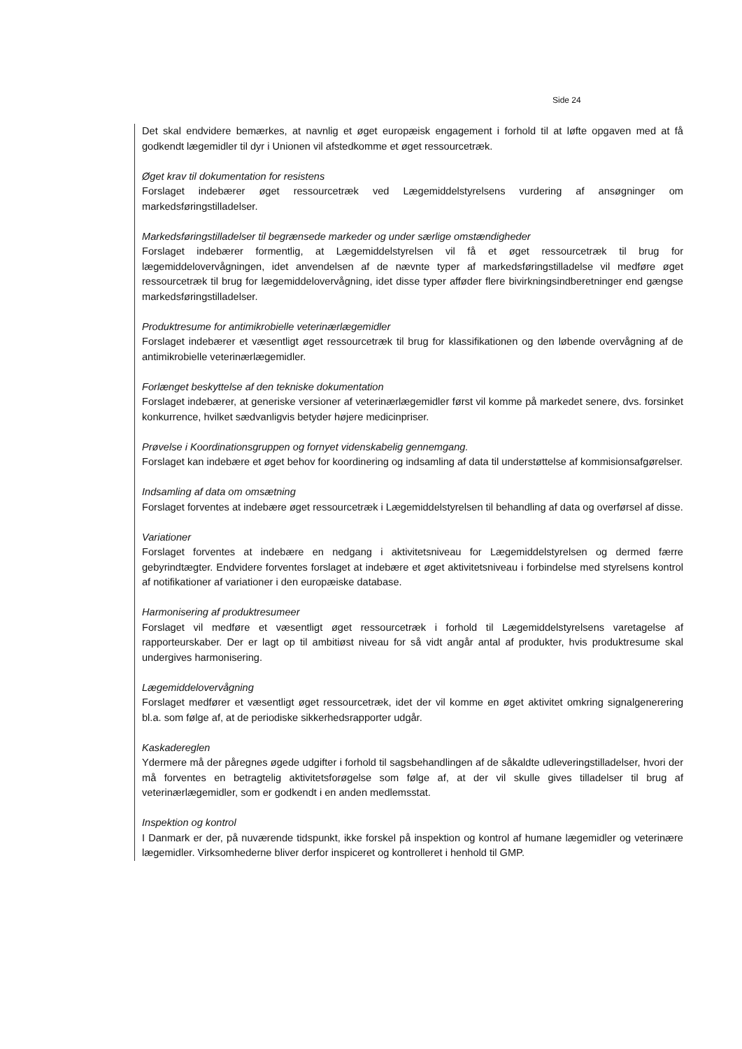Side 24
Det skal endvidere bemærkes, at navnlig et øget europæisk engagement i forhold til at løfte opgaven med at få godkendt lægemidler til dyr i Unionen vil afstedkomme et øget ressourcetræk.
Øget krav til dokumentation for resistens
Forslaget indebærer øget ressourcetræk ved Lægemiddelstyrelsens vurdering af ansøgninger om markedsføringstilladelser.
Markedsføringstilladelser til begrænsede markeder og under særlige omstændigheder
Forslaget indebærer formentlig, at Lægemiddelstyrelsen vil få et øget ressourcetræk til brug for lægemiddelovervågningen, idet anvendelsen af de nævnte typer af markedsføringstilladelse vil medføre øget ressourcetræk til brug for lægemiddelovervågning, idet disse typer afføder flere bivirkningsindberetninger end gængse markedsføringstilladelser.
Produktresume for antimikrobielle veterinærlægemidler
Forslaget indebærer et væsentligt øget ressourcetræk til brug for klassifikationen og den løbende overvågning af de antimikrobielle veterinærlægemidler.
Forlænget beskyttelse af den tekniske dokumentation
Forslaget indebærer, at generiske versioner af veterinærlægemidler først vil komme på markedet senere, dvs. forsinket konkurrence, hvilket sædvanligvis betyder højere medicinpriser.
Prøvelse i Koordinationsgruppen og fornyet videnskabelig gennemgang.
Forslaget kan indebære et øget behov for koordinering og indsamling af data til understøttelse af kommisionsafgørelser.
Indsamling af data om omsætning
Forslaget forventes at indebære øget ressourcetræk i Lægemiddelstyrelsen til behandling af data og overførsel af disse.
Variationer
Forslaget forventes at indebære en nedgang i aktivitetsniveau for Lægemiddelstyrelsen og dermed færre gebyrindtægter. Endvidere forventes forslaget at indebære et øget aktivitetsniveau i forbindelse med styrelsens kontrol af notifikationer af variationer i den europæiske database.
Harmonisering af produktresumeer
Forslaget vil medføre et væsentligt øget ressourcetræk i forhold til Lægemiddelstyrelsens varetagelse af rapporteurskaber. Der er lagt op til ambitiøst niveau for så vidt angår antal af produkter, hvis produktresume skal undergives harmonisering.
Lægemiddelovervågning
Forslaget medfører et væsentligt øget ressourcetræk, idet der vil komme en øget aktivitet omkring signalgenerering bl.a. som følge af, at de periodiske sikkerhedsrapporter udgår.
Kaskadereglen
Ydermere må der påregnes øgede udgifter i forhold til sagsbehandlingen af de såkaldte udleveringstilladelser, hvori der må forventes en betragtelig aktivitetsforøgelse som følge af, at der vil skulle gives tilladelser til brug af veterinærlægemidler, som er godkendt i en anden medlemsstat.
Inspektion og kontrol
I Danmark er der, på nuværende tidspunkt, ikke forskel på inspektion og kontrol af humane lægemidler og veterinære lægemidler. Virksomhederne bliver derfor inspiceret og kontrolleret i henhold til GMP.